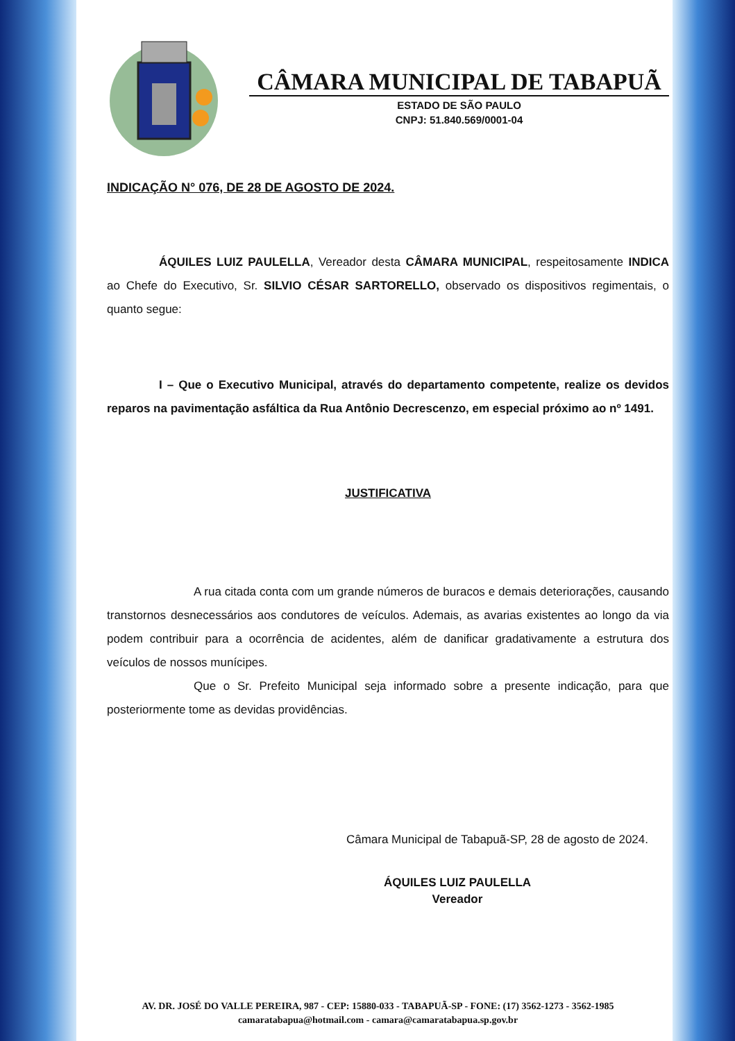CÂMARA MUNICIPAL DE TABAPUÃ
ESTADO DE SÃO PAULO
CNPJ: 51.840.569/0001-04
INDICAÇÃO N° 076, DE 28 DE AGOSTO DE 2024.
ÁQUILES LUIZ PAULELLA, Vereador desta CÂMARA MUNICIPAL, respeitosamente INDICA ao Chefe do Executivo, Sr. SILVIO CÉSAR SARTORELLO, observado os dispositivos regimentais, o quanto segue:
I – Que o Executivo Municipal, através do departamento competente, realize os devidos reparos na pavimentação asfáltica da Rua Antônio Decrescenzo, em especial próximo ao nº 1491.
JUSTIFICATIVA
A rua citada conta com um grande números de buracos e demais deteriorações, causando transtornos desnecessários aos condutores de veículos. Ademais, as avarias existentes ao longo da via podem contribuir para a ocorrência de acidentes, além de danificar gradativamente a estrutura dos veículos de nossos munícipes.
Que o Sr. Prefeito Municipal seja informado sobre a presente indicação, para que posteriormente tome as devidas providências.
Câmara Municipal de Tabapuã-SP, 28 de agosto de 2024.
ÁQUILES LUIZ PAULELLA
Vereador
AV. DR. JOSÉ DO VALLE PEREIRA, 987 - CEP: 15880-033 - TABAPUÃ-SP - FONE: (17) 3562-1273 - 3562-1985
camaratabapua@hotmail.com - camara@camaratabapua.sp.gov.br